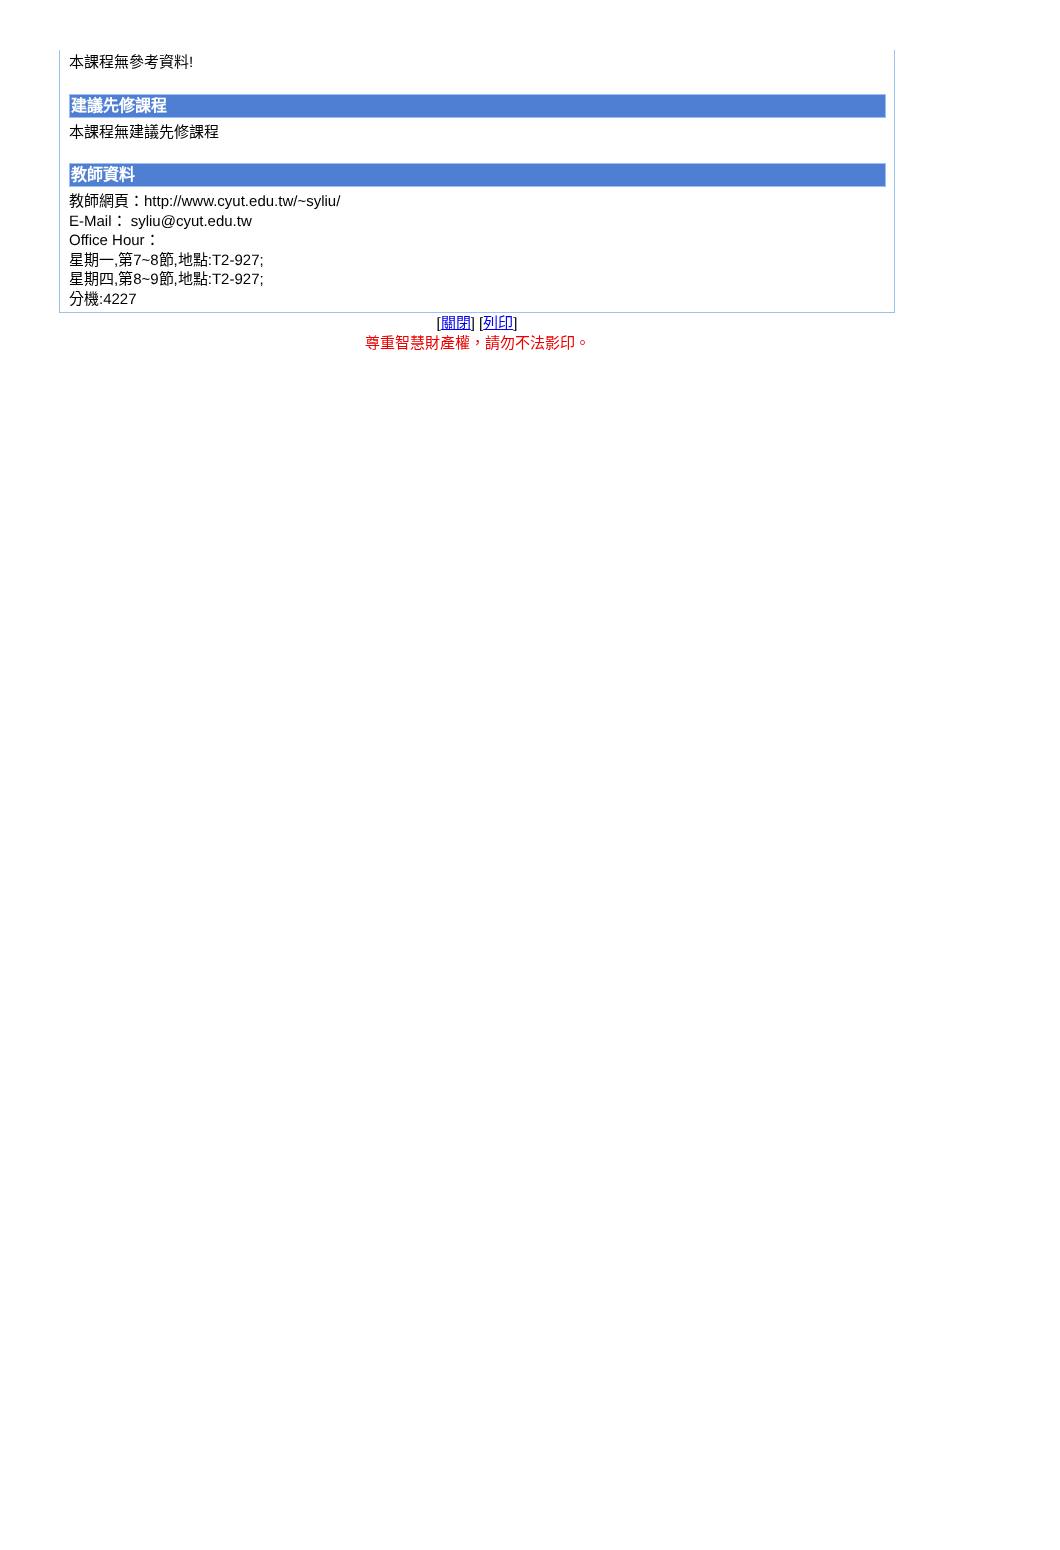本課程無參考資料!
建議先修課程
本課程無建議先修課程
教師資料
教師網頁：http://www.cyut.edu.tw/~syliu/
E-Mail： syliu@cyut.edu.tw
Office Hour：
星期一,第7~8節,地點:T2-927;
星期四,第8~9節,地點:T2-927;
分機:4227
[關閉] [列印]
尊重智慧財產權，請勿不法影印。